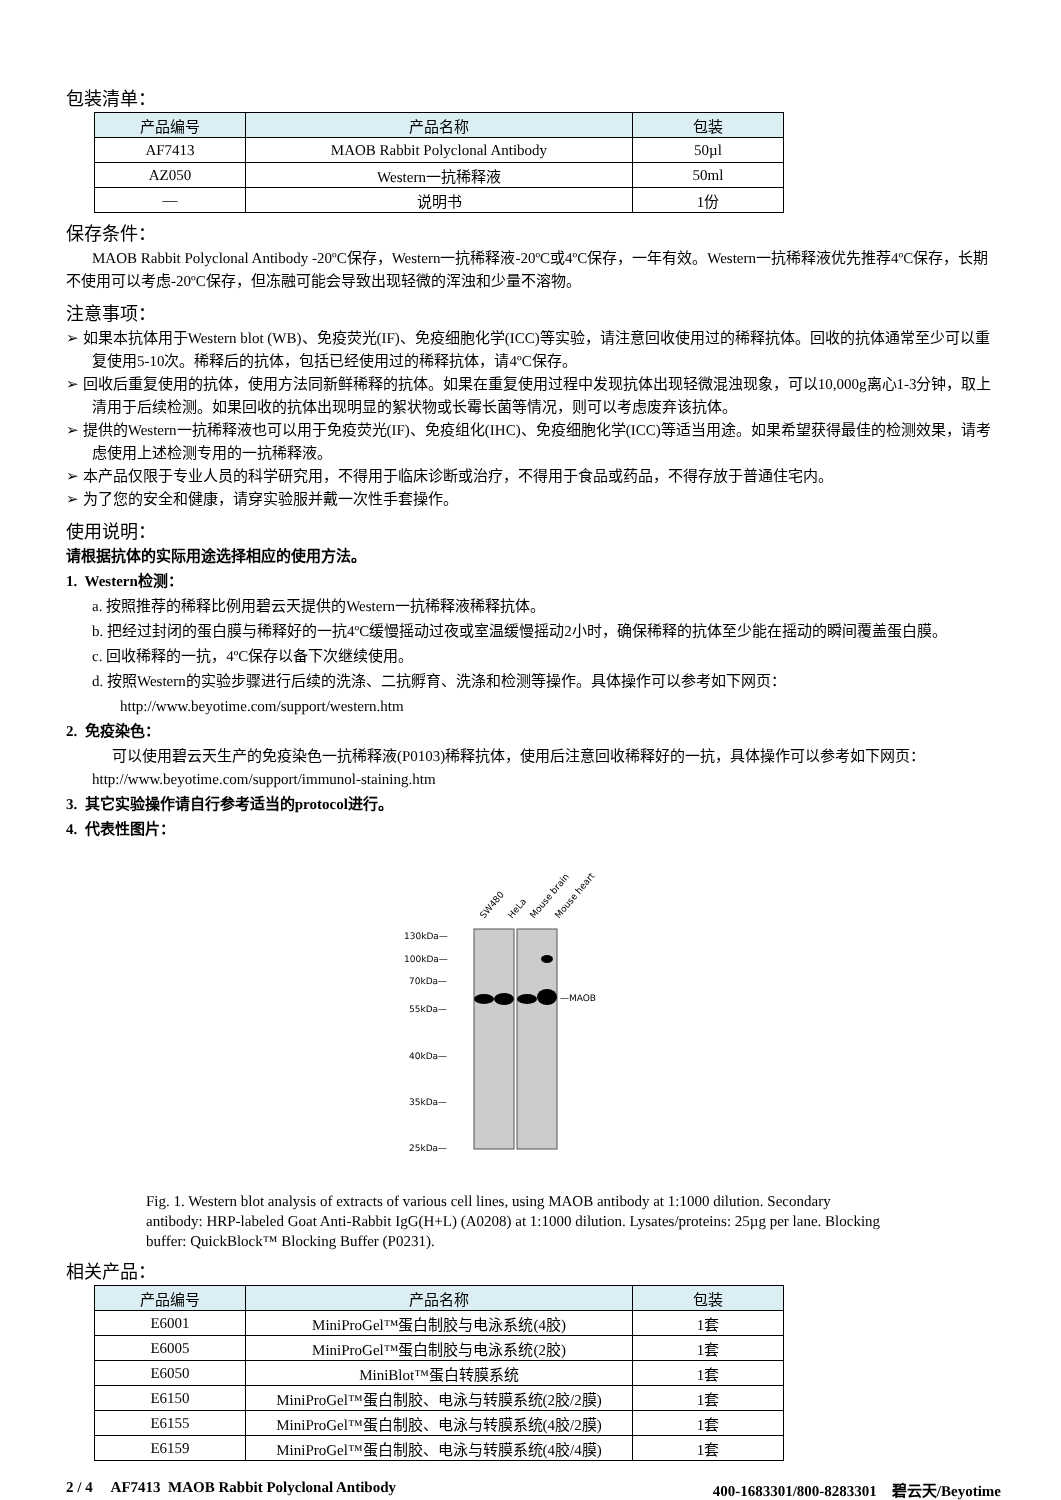包装清单：
| 产品编号 | 产品名称 | 包装 |
| --- | --- | --- |
| AF7413 | MAOB Rabbit Polyclonal Antibody | 50µl |
| AZ050 | Western一抗稀释液 | 50ml |
| — | 说明书 | 1份 |
保存条件：
MAOB Rabbit Polyclonal Antibody -20ºC保存，Western一抗稀释液-20ºC或4ºC保存，一年有效。Western一抗稀释液优先推荐4ºC保存，长期不使用可以考虑-20ºC保存，但冻融可能会导致出现轻微的浑浊和少量不溶物。
注意事项：
➢ 如果本抗体用于Western blot (WB)、免疫荧光(IF)、免疫细胞化学(ICC)等实验，请注意回收使用过的稀释抗体。回收的抗体通常至少可以重复使用5-10次。稀释后的抗体，包括已经使用过的稀释抗体，请4ºC保存。
➢ 回收后重复使用的抗体，使用方法同新鲜稀释的抗体。如果在重复使用过程中发现抗体出现轻微混浊现象，可以10,000g离心1-3分钟，取上清用于后续检测。如果回收的抗体出现明显的絮状物或长霉长菌等情况，则可以考虑废弃该抗体。
➢ 提供的Western一抗稀释液也可以用于免疫荧光(IF)、免疫组化(IHC)、免疫细胞化学(ICC)等适当用途。如果希望获得最佳的检测效果，请考虑使用上述检测专用的一抗稀释液。
➢ 本产品仅限于专业人员的科学研究用，不得用于临床诊断或治疗，不得用于食品或药品，不得存放于普通住宅内。
➢ 为了您的安全和健康，请穿实验服并戴一次性手套操作。
使用说明：
请根据抗体的实际用途选择相应的使用方法。
1. Western检测：
a. 按照推荐的稀释比例用碧云天提供的Western一抗稀释液稀释抗体。
b. 把经过封闭的蛋白膜与稀释好的一抗4ºC缓慢摇动过夜或室温缓慢摇动2小时，确保稀释的抗体至少能在摇动的瞬间覆盖蛋白膜。
c. 回收稀释的一抗，4ºC保存以备下次继续使用。
d. 按照Western的实验步骤进行后续的洗涤、二抗孵育、洗涤和检测等操作。具体操作可以参考如下网页：
http://www.beyotime.com/support/western.htm
2. 免疫染色：
可以使用碧云天生产的免疫染色一抗稀释液(P0103)稀释抗体，使用后注意回收稀释好的一抗，具体操作可以参考如下网页： http://www.beyotime.com/support/immunol-staining.htm
3. 其它实验操作请自行参考适当的protocol进行。
4. 代表性图片：
SW480
HeLa
Mouse brain
Mouse heart
130kDa—
100kDa—
70kDa—
55kDa—
40kDa—
35kDa—
25kDa—
—MAOB
Fig. 1. Western blot analysis of extracts of various cell lines, using MAOB antibody at 1:1000 dilution. Secondary antibody: HRP-labeled Goat Anti-Rabbit IgG(H+L) (A0208) at 1:1000 dilution. Lysates/proteins: 25µg per lane. Blocking buffer: QuickBlock™ Blocking Buffer (P0231).
相关产品：
| 产品编号 | 产品名称 | 包装 |
| --- | --- | --- |
| E6001 | MiniProGel™蛋白制胶与电泳系统(4胶) | 1套 |
| E6005 | MiniProGel™蛋白制胶与电泳系统(2胶) | 1套 |
| E6050 | MiniBlot™蛋白转膜系统 | 1套 |
| E6150 | MiniProGel™蛋白制胶、电泳与转膜系统(2胶/2膜) | 1套 |
| E6155 | MiniProGel™蛋白制胶、电泳与转膜系统(4胶/2膜) | 1套 |
| E6159 | MiniProGel™蛋白制胶、电泳与转膜系统(4胶/4膜) | 1套 |
2 / 4 AF7413 MAOB Rabbit Polyclonal Antibody 400-1683301/800-8283301 碧云天/Beyotime